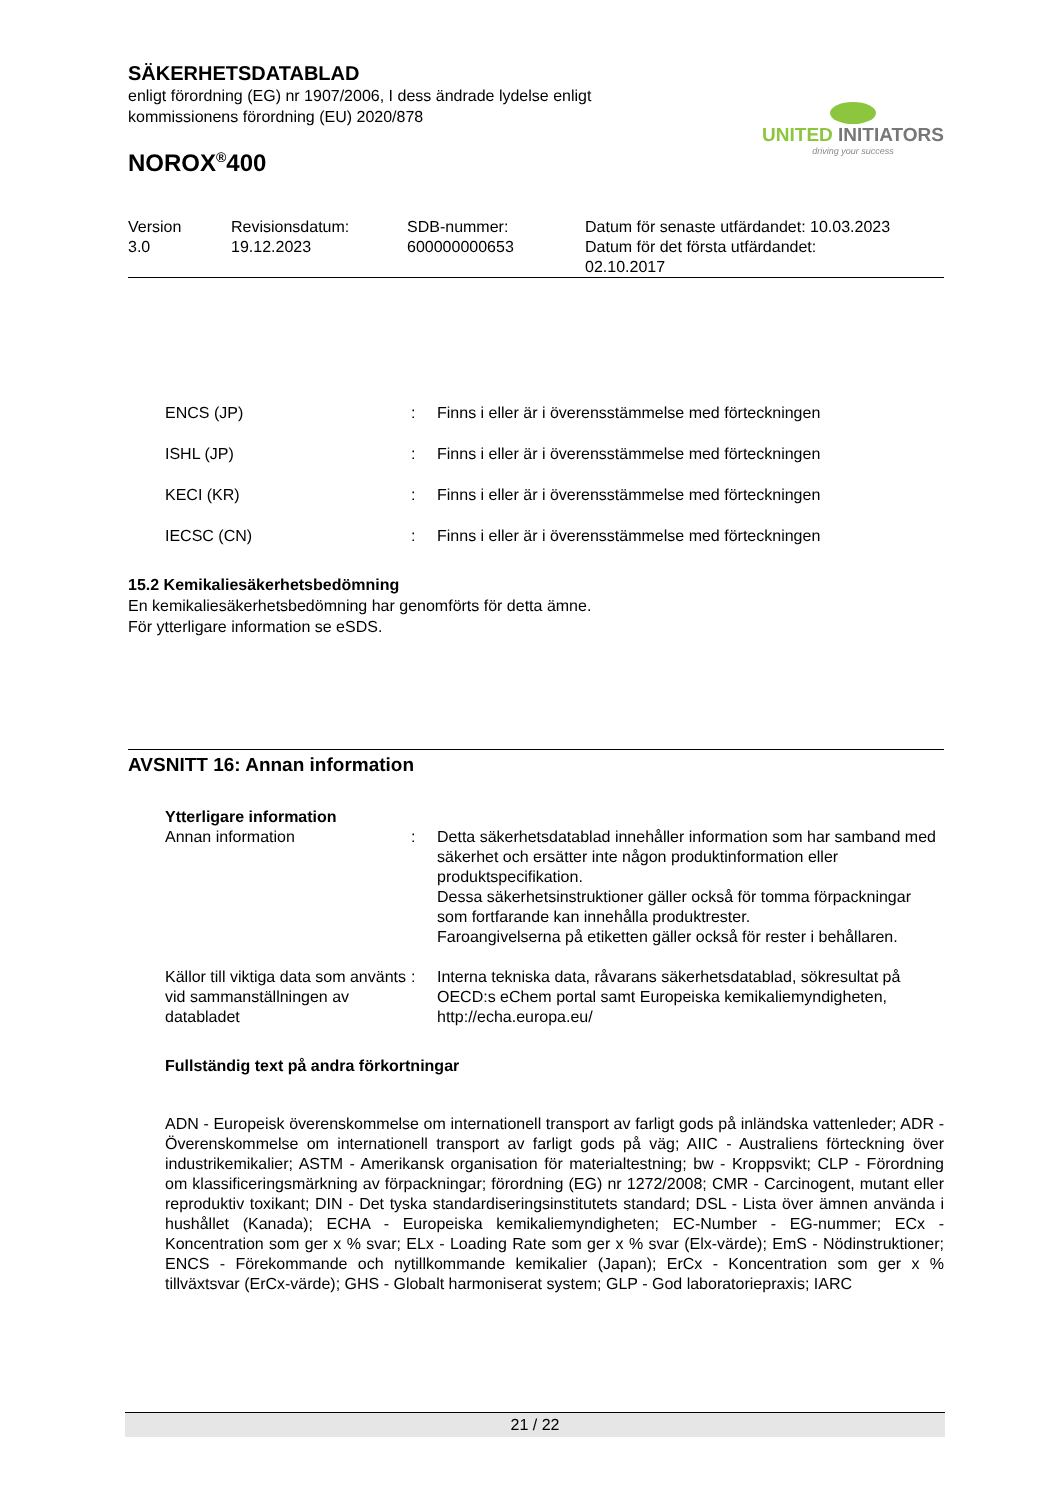SÄKERHETSDATABLAD
enligt förordning (EG) nr 1907/2006, I dess ändrade lydelse enligt
kommissionens förordning (EU) 2020/878
NOROX<sup>®</sup>400
UNITED INITIATORS
driving your success
| Version 3.0 | Revisionsdatum: 19.12.2023 | SDB-nummer: 600000000653 | Datum för senaste utfärdandet: 10.03.2023 Datum för det första utfärdandet: 02.10.2017 |
| ENCS (JP) | : | Finns i eller är i överensstämmelse med förteckningen |
| ISHL (JP) | : | Finns i eller är i överensstämmelse med förteckningen |
| KECI (KR) | : | Finns i eller är i överensstämmelse med förteckningen |
| IECSC (CN) | : | Finns i eller är i överensstämmelse med förteckningen |
15.2 Kemikaliesäkerhetsbedömning
En kemikaliesäkerhetsbedömning har genomförts för detta ämne.
För ytterligare information se eSDS.
AVSNITT 16: Annan information
Ytterligare information
| Annan information | : | Detta säkerhetsdatablad innehåller information som har samband med säkerhet och ersätter inte någon produktinformation eller produktspecifikation. Dessa säkerhetsinstruktioner gäller också för tomma förpackningar som fortfarande kan innehålla produktrester. Faroangivelserna på etiketten gäller också för rester i behållaren. |
| Källor till viktiga data som använts vid sammanställningen av databladet | : | Interna tekniska data, råvarans säkerhetsdatablad, sökresultat på OECD:s eChem portal samt Europeiska kemikaliemyndigheten, http://echa.europa.eu/ |
Fullständig text på andra förkortningar
ADN - Europeisk överenskommelse om internationell transport av farligt gods på inländska vattenleder; ADR - Överenskommelse om internationell transport av farligt gods på väg; AIIC - Australiens förteckning över industrikemikalier; ASTM - Amerikansk organisation för materialtestning; bw - Kroppsvikt; CLP - Förordning om klassificeringsmärkning av förpackningar; förordning (EG) nr 1272/2008; CMR - Carcinogent, mutant eller reproduktiv toxikant; DIN - Det tyska standardiseringsinstitutets standard; DSL - Lista över ämnen använda i hushållet (Kanada); ECHA - Europeiska kemikaliemyndigheten; EC-Number - EG-nummer; ECx - Koncentration som ger x % svar; ELx - Loading Rate som ger x % svar (Elx-värde); EmS - Nödinstruktioner; ENCS - Förekommande och nytillkommande kemikalier (Japan); ErCx - Koncentration som ger x % tillväxtsvar (ErCx-värde); GHS - Globalt harmoniserat system; GLP - God laboratoriepraxis; IARC
21 / 22